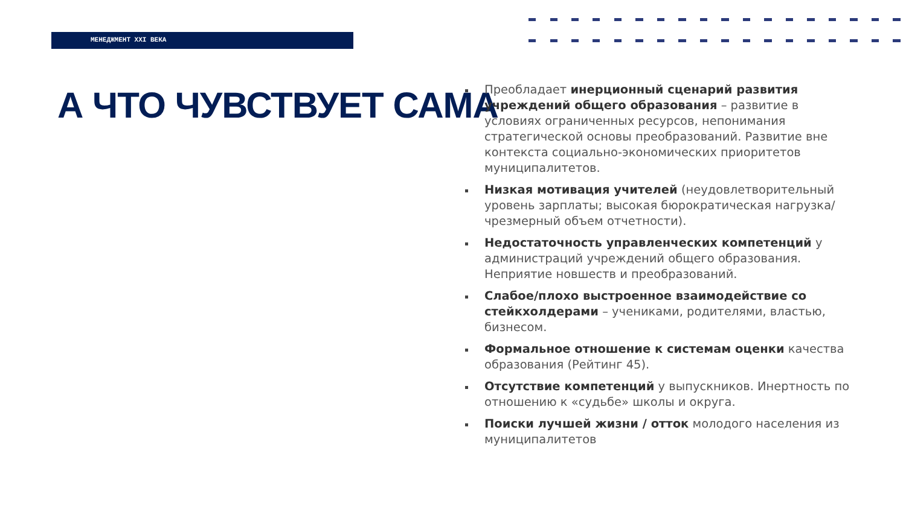МЕНЕДЖМЕНТ XXI ВЕКА
А ЧТО ЧУВСТВУЕТ САМА
Преобладает инерционный сценарий развития учреждений общего образования – развитие в условиях ограниченных ресурсов, непонимания стратегической основы преобразований. Развитие вне контекста социально-экономических приоритетов муниципалитетов.
Низкая мотивация учителей (неудовлетворительный уровень зарплаты; высокая бюрократическая нагрузка/чрезмерный объем отчетности).
Недостаточность управленческих компетенций у администраций учреждений общего образования. Неприятие новшеств и преобразований.
Слабое/плохо выстроенное взаимодействие со стейкхолдерами – учениками, родителями, властью, бизнесом.
Формальное отношение к системам оценки качества образования (Рейтинг 45).
Отсутствие компетенций у выпускников. Инертность по отношению к «судьбе» школы и округа.
Поиски лучшей жизни / отток молодого населения из муниципалитетов